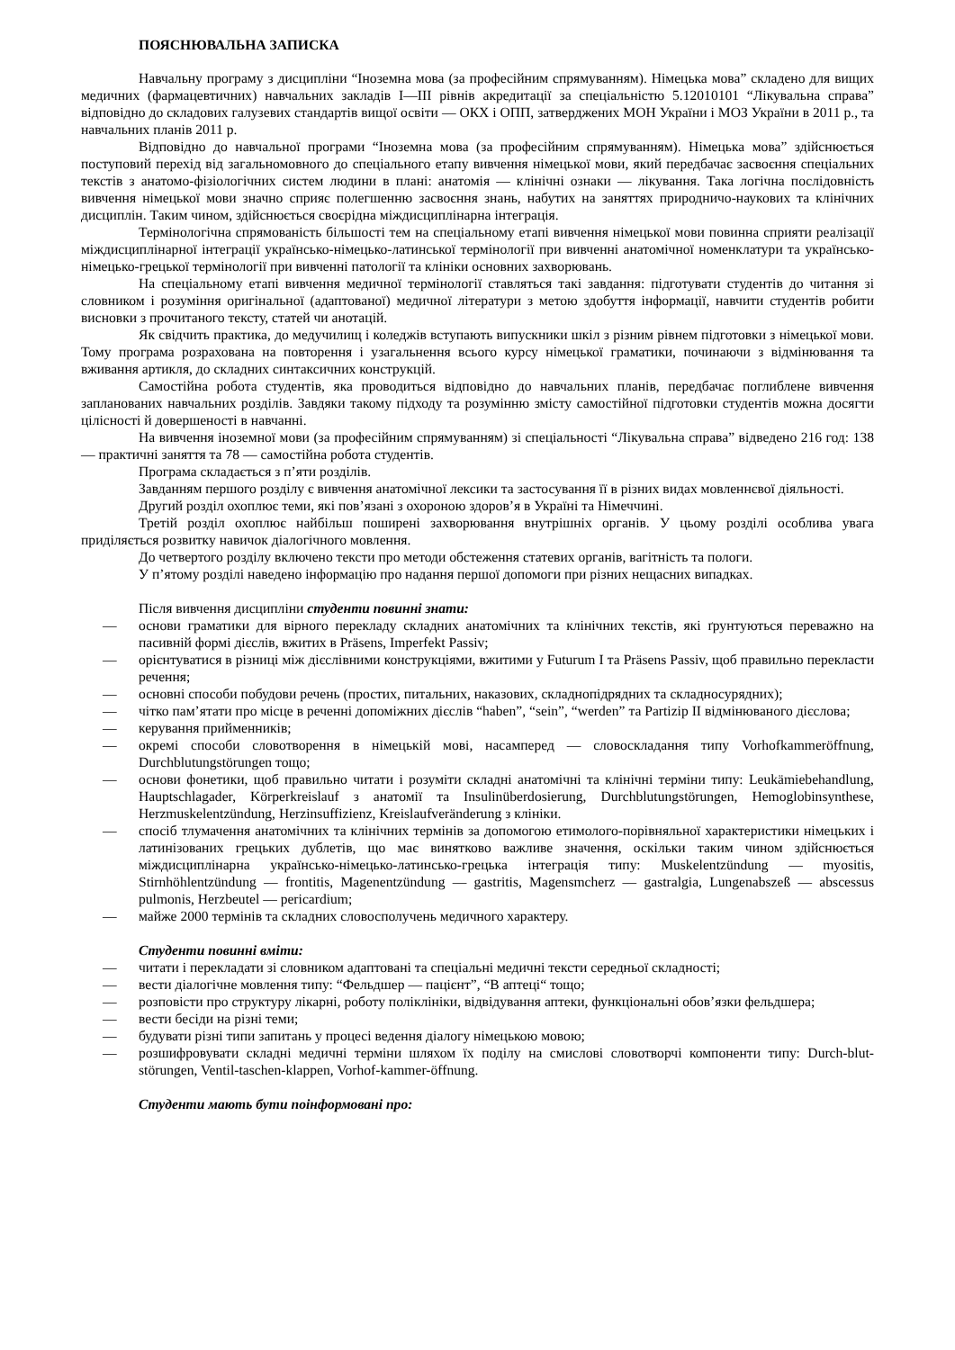ПОЯСНЮВАЛЬНА ЗАПИСКА
Навчальну програму з дисципліни “Іноземна мова (за професійним спрямуванням). Німецька мова” складено для вищих медичних (фармацевтичних) навчальних закладів І—ІІІ рівнів акредитації за спеціальністю 5.12010101 “Лікувальна справа” відповідно до складових галузевих стандартів вищої освіти — ОКХ і ОПП, затверджених МОН України і МОЗ України в 2011 р., та навчальних планів 2011 р.
Відповідно до навчальної програми “Іноземна мова (за професійним спрямуванням). Німецька мова” здійснюється поступовий перехід від загальномовного до спеціального етапу вивчення німецької мови, який передбачає засвоєння спеціальних текстів з анатомо-фізіологічних систем людини в плані: анатомія — клінічні ознаки — лікування. Така логічна послідовність вивчення німецької мови значно сприяє полегшенню засвоєння знань, набутих на заняттях природничо-наукових та клінічних дисциплін. Таким чином, здійснюється своєрідна міждисциплінарна інтеграція.
Термінологічна спрямованість більшості тем на спеціальному етапі вивчення німецької мови повинна сприяти реалізації міждисциплінарної інтеграції українсько-німецько-латинської термінології при вивченні анатомічної номенклатури та українсько-німецько-грецької термінології при вивченні патології та клініки основних захворювань.
На спеціальному етапі вивчення медичної термінології ставляться такі завдання: підготувати студентів до читання зі словником і розуміння оригінальної (адаптованої) медичної літератури з метою здобуття інформації, навчити студентів робити висновки з прочитаного тексту, статей чи анотацій.
Як свідчить практика, до медучилищ і коледжів вступають випускники шкіл з різним рівнем підготовки з німецької мови. Тому програма розрахована на повторення і узагальнення всього курсу німецької граматики, починаючи з відмінювання та вживання артикля, до складних синтаксичних конструкцій.
Самостійна робота студентів, яка проводиться відповідно до навчальних планів, передбачає поглиблене вивчення запланованих навчальних розділів. Завдяки такому підходу та розумінню змісту самостійної підготовки студентів можна досягти цілісності й довершеності в навчанні.
На вивчення іноземної мови (за професійним спрямуванням) зі спеціальності “Лікувальна справа” відведено 216 год: 138 — практичні заняття та 78 — самостійна робота студентів.
Програма складається з п’яти розділів.
Завданням першого розділу є вивчення анатомічної лексики та застосування її в різних видах мовленнєвої діяльності.
Другий розділ охоплює теми, які пов’язані з охороною здоров’я в Україні та Німеччині.
Третій розділ охоплює найбільш поширені захворювання внутрішніх органів. У цьому розділі особлива увага приділяється розвитку навичок діалогічного мовлення.
До четвертого розділу включено тексти про методи обстеження статевих органів, вагітність та пологи.
У п’ятому розділі наведено інформацію про надання першої допомоги при різних нещасних випадках.
Після вивчення дисципліни студенти повинні знати:
— основи граматики для вірного перекладу складних анатомічних та клінічних текстів, які ґрунтуються переважно на пасивній формі дієслів, вжитих в Präsens, Imperfekt Passiv;
— орієнтуватися в різниці між дієслівними конструкціями, вжитими у Futurum I та Präsens Passiv, щоб правильно перекласти речення;
— основні способи побудови речень (простих, питальних, наказових, складнопідрядних та складносурядних);
— чітко пам’ятати про місце в реченні допоміжних дієслів “haben”, “sein”, “werden” та Partizip II відмінюваного дієслова;
— керування прийменників;
— окремі способи словотворення в німецькій мові, насамперед — словоскладання типу Vorhofkammeröffnung, Durchblutungstörungen тощо;
— основи фонетики, щоб правильно читати і розуміти складні анатомічні та клінічні терміни типу: Leukämiebehandlung, Hauptschlagader, Körperkreislauf з анатомії та Insulinüberdosierung, Durchblutungstörungen, Hemoglobinsynthese, Herzmuskelentzündung, Herzinsuffizienz, Kreislaufveränderung з клініки.
— спосіб тлумачення анатомічних та клінічних термінів за допомогою етимолого-порівняльної характеристики німецьких і латинізованих грецьких дублетів, що має винятково важливе значення, оскільки таким чином здійснюється міждисциплінарна українсько-німецько-латинсько-грецька інтеграція типу: Muskelentzündung — myositis, Stirnhöhlentzündung — frontitis, Magenentzündung — gastritis, Magensmcherz — gastralgia, Lungenabszeß — abscessus pulmonis, Herzbeutel — pericardium;
— майже 2000 термінів та складних словосполучень медичного характеру.
Студенти повинні вміти:
— читати і перекладати зі словником адаптовані та спеціальні медичні тексти середньої складності;
— вести діалогічне мовлення типу: “Фельдшер — пацієнт”, “В аптеці“ тощо;
— розповісти про структуру лікарні, роботу поліклініки, відвідування аптеки, функціональні обов’язки фельдшера;
— вести бесіди на різні теми;
— будувати різні типи запитань у процесі ведення діалогу німецькою мовою;
— розшифровувати складні медичні терміни шляхом їх поділу на смислові словотворчі компоненти типу: Durch-blut-störungen, Ventil-taschen-klappen, Vorhof-kammer-öffnung.
Студенти мають бути поінформовані про: